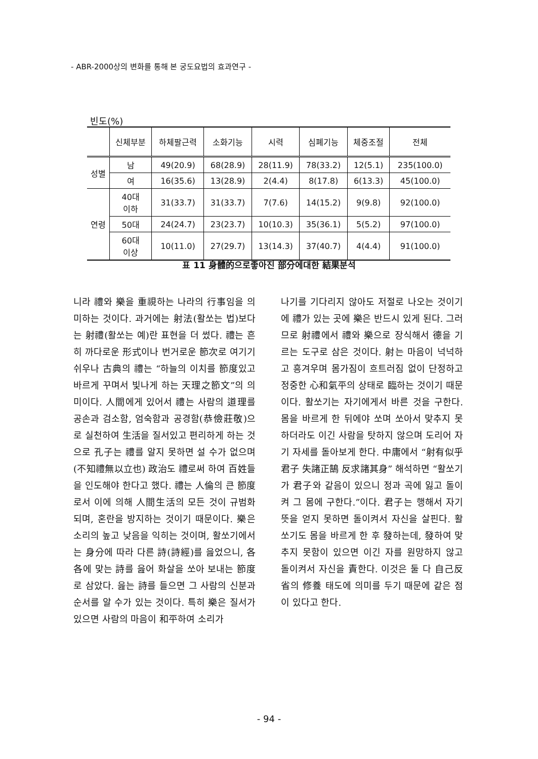- ABR-2000상의 변화를 통해 본 궁도요법의 효과연구 -
빈도(%)
| | 신체부분 | 하체팔근력 | 소화기능 | 시력 | 심폐기능 | 체중조절 | 전체 |
| --- | --- | --- | --- | --- | --- | --- | --- |
| 성별 | 남 | 49(20.9) | 68(28.9) | 28(11.9) | 78(33.2) | 12(5.1) | 235(100.0) |
| | 여 | 16(35.6) | 13(28.9) | 2(4.4) | 8(17.8) | 6(13.3) | 45(100.0) |
| 연령 | 40대 이하 | 31(33.7) | 31(33.7) | 7(7.6) | 14(15.2) | 9(9.8) | 92(100.0) |
| | 50대 | 24(24.7) | 23(23.7) | 10(10.3) | 35(36.1) | 5(5.2) | 97(100.0) |
| | 60대 이상 | 10(11.0) | 27(29.7) | 13(14.3) | 37(40.7) | 4(4.4) | 91(100.0) |
표 11 身體的으로좋아진 部分에대한 結果분석
니라 禮와 樂을 重視하는 나라의 行事임을 의미하는 것이다. 과거에는 射法(활쏘는 법)보다는 射禮(활쏘는 예)란 표현을 더 썼다. 禮는 흔히 까다로운 形式이나 번거로운 節次로 여기기 쉬우나 古典의 禮는 “하늘의 이치를 節度있고 바르게 꾸며서 빛나게 하는 天理之節文”의 의미이다. 人間에게 있어서 禮는 사람의 道理를 공손과 검소함, 엄숙함과 공경함(恭儉莊敬)으로 실천하여 生活을 질서있고 편리하게 하는 것으로 孔子는 禮를 알지 못하면 설 수가 없으며(不知禮無以立也) 政治도 禮로써 하여 百姓들을 인도해야 한다고 했다. 禮는 人倫의 큰 節度로서 이에 의해 人間生活의 모든 것이 규범화되며, 혼란을 방지하는 것이기 때문이다. 樂은 소리의 높고 낮음을 익히는 것이며, 활쏘기에서는 身分에 따라 다른 詩(詩經)를 읊었으니, 各各에 맞는 詩를 읊어 화살을 쏘아 보내는 節度로 삼았다. 읊는 詩를 들으면 그 사람의 신분과 순서를 알 수가 있는 것이다. 특히 樂은 질서가 있으면 사람의 마음이 和平하여 소리가
나기를 기다리지 않아도 저절로 나오는 것이기에 禮가 있는 곳에 樂은 반드시 있게 된다. 그러므로 射禮에서 禮와 樂으로 장식해서 德을 기르는 도구로 삼은 것이다. 射는 마음이 넉넉하고 흥겨우며 몸가짐이 흐트러짐 없이 단정하고 정중한 心和氣平의 상태로 臨하는 것이기 때문이다. 활쏘기는 자기에게서 바른 것을 구한다. 몸을 바르게 한 뒤에야 쏘며 쏘아서 맞추지 못하더라도 이긴 사람을 탓하지 않으며 도리어 자기 자세를 돌아보게 한다. 中庸에서 “射有似乎君子 失諸正鵠 反求諸其身” 해석하면 “활쏘기가 君子와 같음이 있으니 정과 곡에 잃고 돌이켜 그 몸에 구한다.”이다. 君子는 행해서 자기 뜻을 얻지 못하면 돌이켜서 자신을 살핀다. 활쏘기도 몸을 바르게 한 후 發하는데, 發하여 맞추지 못함이 있으면 이긴 자를 원망하지 않고 돌이켜서 자신을 責한다. 이것은 둘 다 自己反省의 修養 태도에 의미를 두기 때문에 같은 점이 있다고 한다.
- 94 -